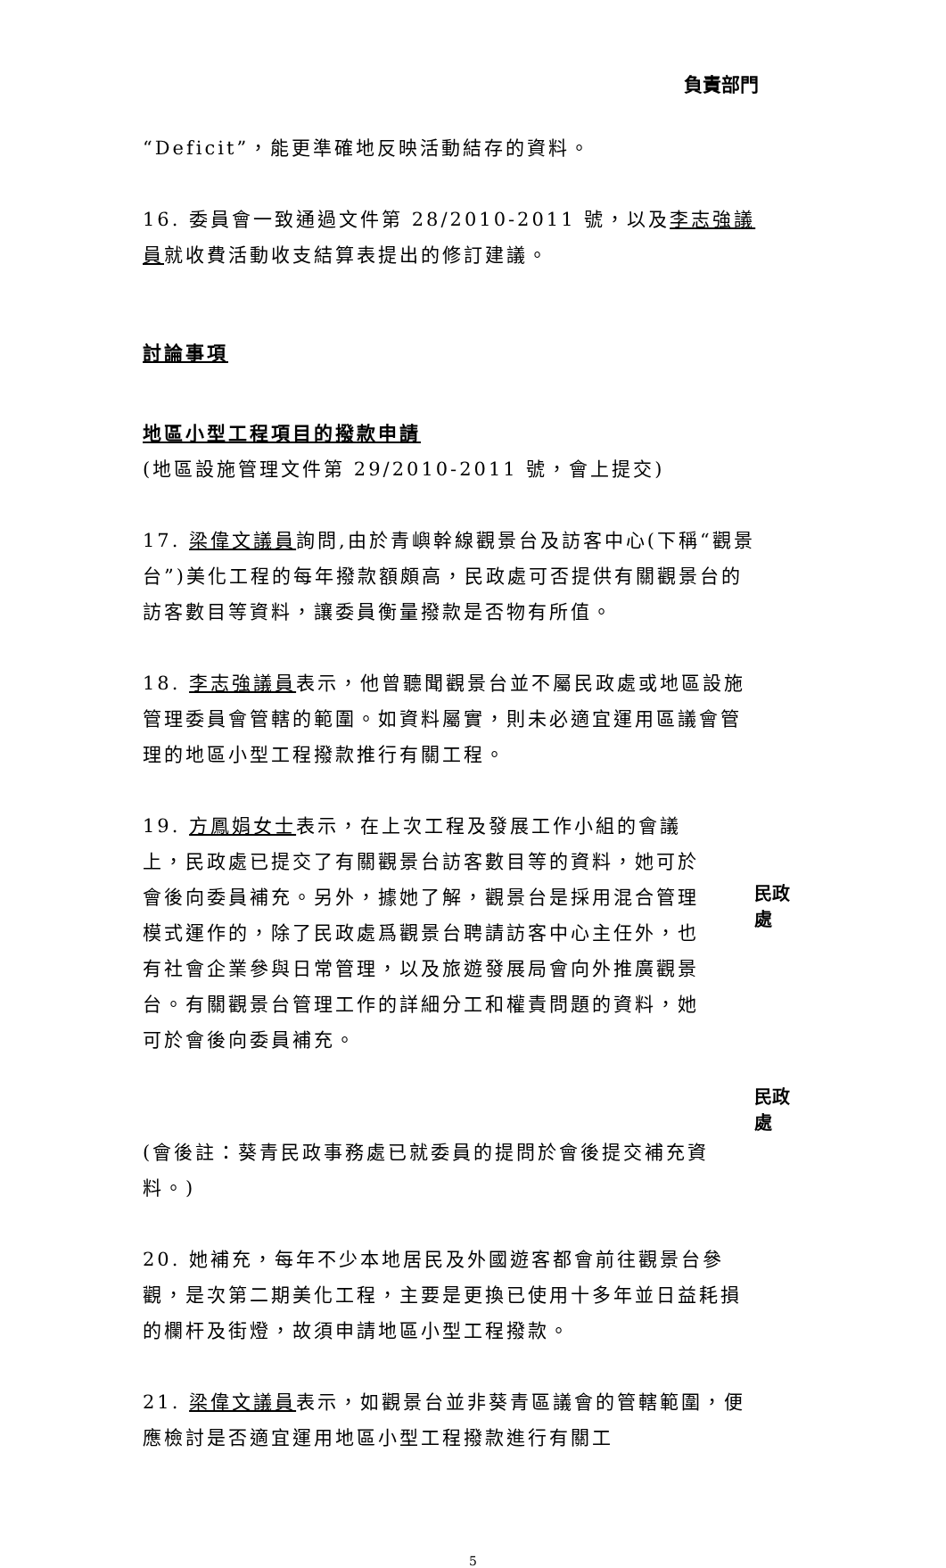負責部門
“Deficit”，能更準確地反映活動結存的資料。
16. 委員會一致通過文件第 28/2010-2011 號，以及李志強議員就收費活動收支結算表提出的修訂建議。
討論事項
地區小型工程項目的撥款申請
(地區設施管理文件第 29/2010-2011 號，會上提交)
17. 梁偉文議員詢問,由於青嶼幹線觀景台及訪客中心(下稱“觀景台”)美化工程的每年撥款額頗高，民政處可否提供有關觀景台的訪客數目等資料，讓委員衡量撥款是否物有所值。
18. 李志強議員表示，他曾聽聞觀景台並不屬民政處或地區設施管理委員會管轄的範圍。如資料屬實，則未必適宜運用區議會管理的地區小型工程撥款推行有關工程。
19. 方鳳娟女士表示，在上次工程及發展工作小組的會議上，民政處已提交了有關觀景台訪客數目等的資料，她可於會後向委員補充。另外，據她了解，觀景台是採用混合管理模式運作的，除了民政處爲觀景台聘請訪客中心主任外，也有社會企業參與日常管理，以及旅遊發展局會向外推廣觀景台。有關觀景台管理工作的詳細分工和權責問題的資料，她可於會後向委員補充。
民政處
民政處
(會後註：葵青民政事務處已就委員的提問於會後提交補充資料。)
20. 她補充，每年不少本地居民及外國遊客都會前往觀景台參觀，是次第二期美化工程，主要是更換已使用十多年並日益耗損的欄杆及街燈，故須申請地區小型工程撥款。
21. 梁偉文議員表示，如觀景台並非葵青區議會的管轄範圍，便應檢討是否適宜運用地區小型工程撥款進行有關工
5